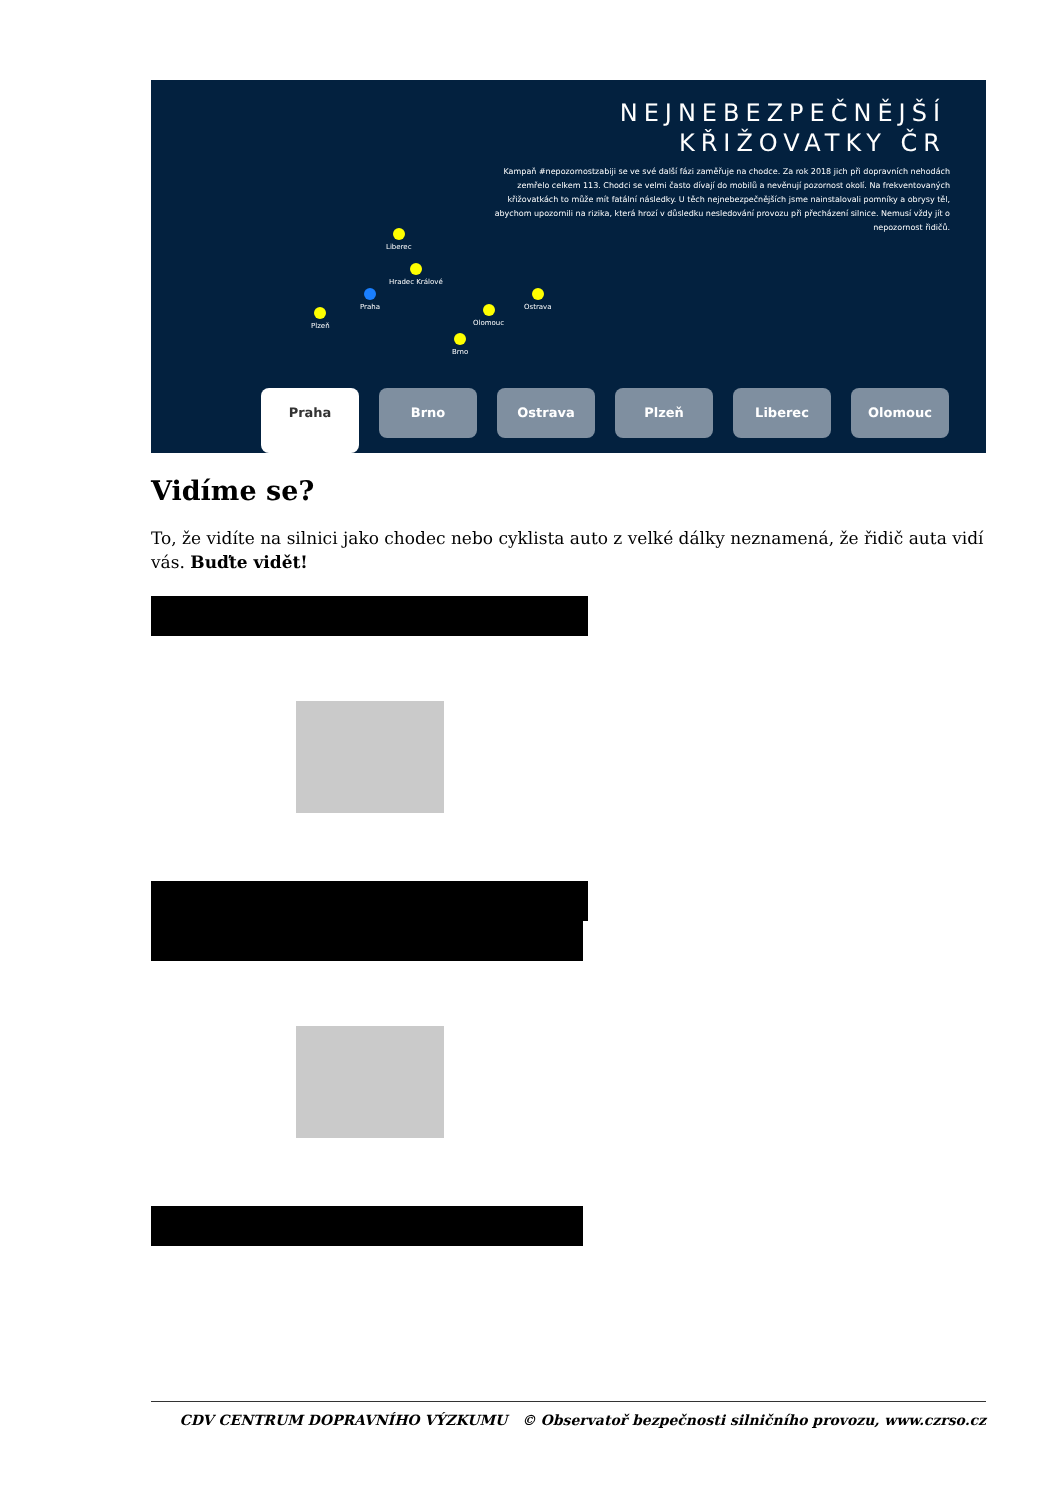NEJNEBEZPEČNĚJŠÍ
KŘIŽOVATKY ČR
Kampaň #nepozornostzabiji se ve své další fázi zaměřuje na chodce. Za rok 2018 jich při dopravních nehodách zemřelo celkem 113. Chodci se velmi často dívají do mobilů a nevěnují pozornost okolí. Na frekventovaných křižovatkách to může mít fatální následky. U těch nejnebezpečnějších jsme nainstalovali pomníky a obrysy těl, abychom upozornili na rizika, která hrozí v důsledku nesledování provozu při přecházení silnice. Nemusí vždy jít o nepozornost řidičů.
Liberec
Hradec Králové
Praha Ostrava
Plzeň Olomouc
Brno
Praha
Brno Ostrava Plzeň Liberec Olomouc
Vidíme se?
To, že vidíte na silnici jako chodec nebo cyklista auto z velké dálky neznamená, že řidič auta vidí vás. Buďte vidět!
CDV CENTRUM DOPRAVNÍHO VÝZKUMU © Observatoř bezpečnosti silničního provozu, www.czrso.cz